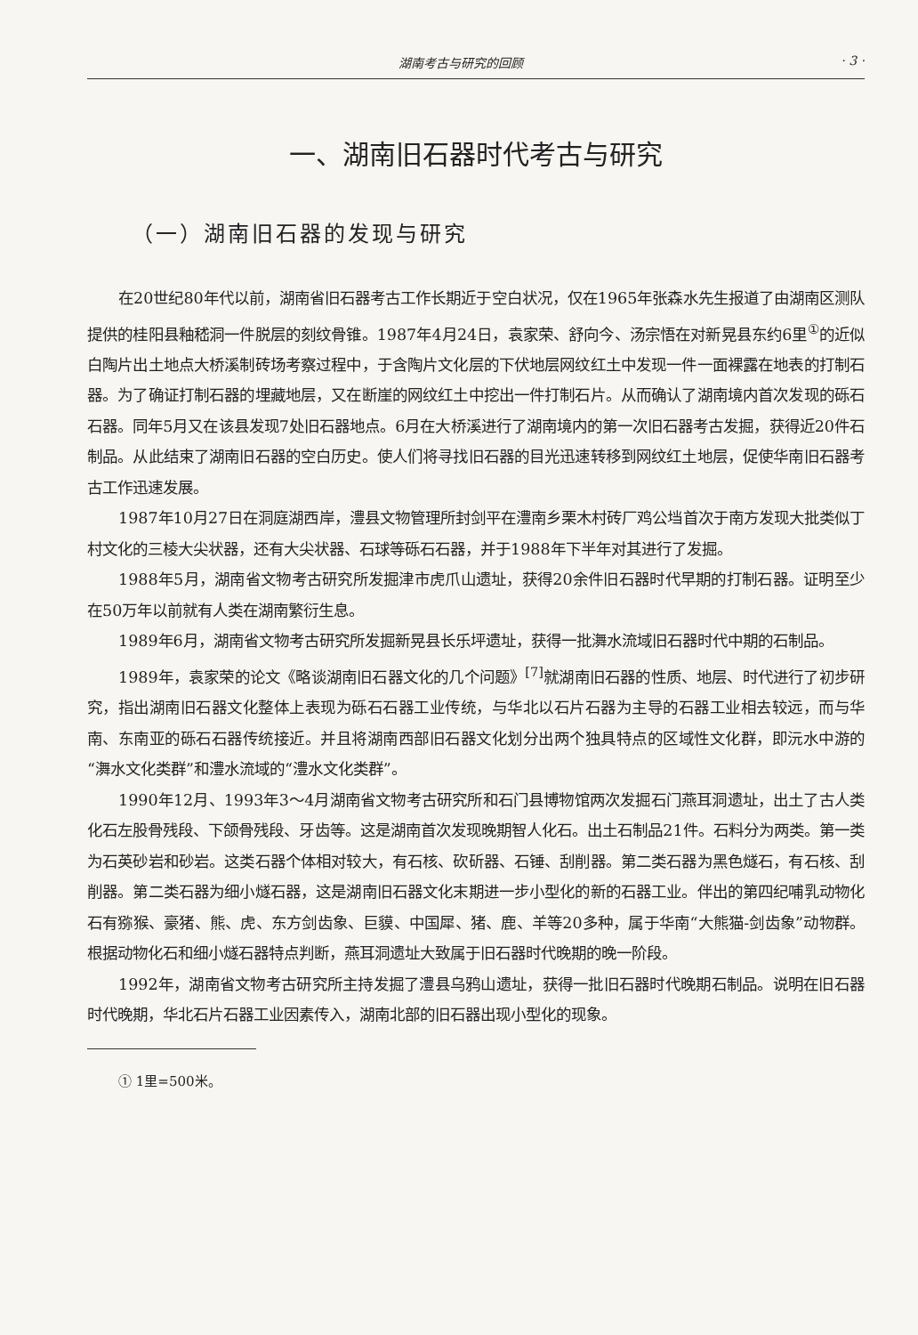湖南考古与研究的回顾 · 3 ·
一、湖南旧石器时代考古与研究
（一）湖南旧石器的发现与研究
在20世纪80年代以前，湖南省旧石器考古工作长期近于空白状况，仅在1965年张森水先生报道了由湖南区测队提供的桂阳县釉嵇洞一件脱层的刻纹骨锥。1987年4月24日，袁家荣、舒向今、汤宗悟在对新晃县东约6里<sup>①</sup>的近似白陶片出土地点大桥溪制砖场考察过程中，于含陶片文化层的下伏地层网纹红土中发现一件一面裸露在地表的打制石器。为了确证打制石器的埋藏地层，又在断崖的网纹红土中挖出一件打制石片。从而确认了湖南境内首次发现的砾石石器。同年5月又在该县发现7处旧石器地点。6月在大桥溪进行了湖南境内的第一次旧石器考古发掘，获得近20件石制品。从此结束了湖南旧石器的空白历史。使人们将寻找旧石器的目光迅速转移到网纹红土地层，促使华南旧石器考古工作迅速发展。
1987年10月27日在洞庭湖西岸，澧县文物管理所封剑平在澧南乡栗木村砖厂鸡公垱首次于南方发现大批类似丁村文化的三棱大尖状器，还有大尖状器、石球等砾石石器，并于1988年下半年对其进行了发掘。
1988年5月，湖南省文物考古研究所发掘津市虎爪山遗址，获得20余件旧石器时代早期的打制石器。证明至少在50万年以前就有人类在湖南繁衍生息。
1989年6月，湖南省文物考古研究所发掘新晃县长乐坪遗址，获得一批㵲水流域旧石器时代中期的石制品。
1989年，袁家荣的论文《略谈湖南旧石器文化的几个问题》<sup>[7]</sup>就湖南旧石器的性质、地层、时代进行了初步研究，指出湖南旧石器文化整体上表现为砾石石器工业传统，与华北以石片石器为主导的石器工业相去较远，而与华南、东南亚的砾石石器传统接近。并且将湖南西部旧石器文化划分出两个独具特点的区域性文化群，即沅水中游的“㵲水文化类群”和澧水流域的“澧水文化类群”。
1990年12月、1993年3～4月湖南省文物考古研究所和石门县博物馆两次发掘石门燕耳洞遗址，出土了古人类化石左股骨残段、下颌骨残段、牙齿等。这是湖南首次发现晚期智人化石。出土石制品21件。石料分为两类。第一类为石英砂岩和砂岩。这类石器个体相对较大，有石核、砍斫器、石锤、刮削器。第二类石器为黑色燧石，有石核、刮削器。第二类石器为细小燧石器，这是湖南旧石器文化末期进一步小型化的新的石器工业。伴出的第四纪哺乳动物化石有猕猴、豪猪、熊、虎、东方剑齿象、巨貘、中国犀、猪、鹿、羊等20多种，属于华南“大熊猫-剑齿象”动物群。根据动物化石和细小燧石器特点判断，燕耳洞遗址大致属于旧石器时代晚期的晚一阶段。
1992年，湖南省文物考古研究所主持发掘了澧县乌鸦山遗址，获得一批旧石器时代晚期石制品。说明在旧石器时代晚期，华北石片石器工业因素传入，湖南北部的旧石器出现小型化的现象。
① 1里=500米。